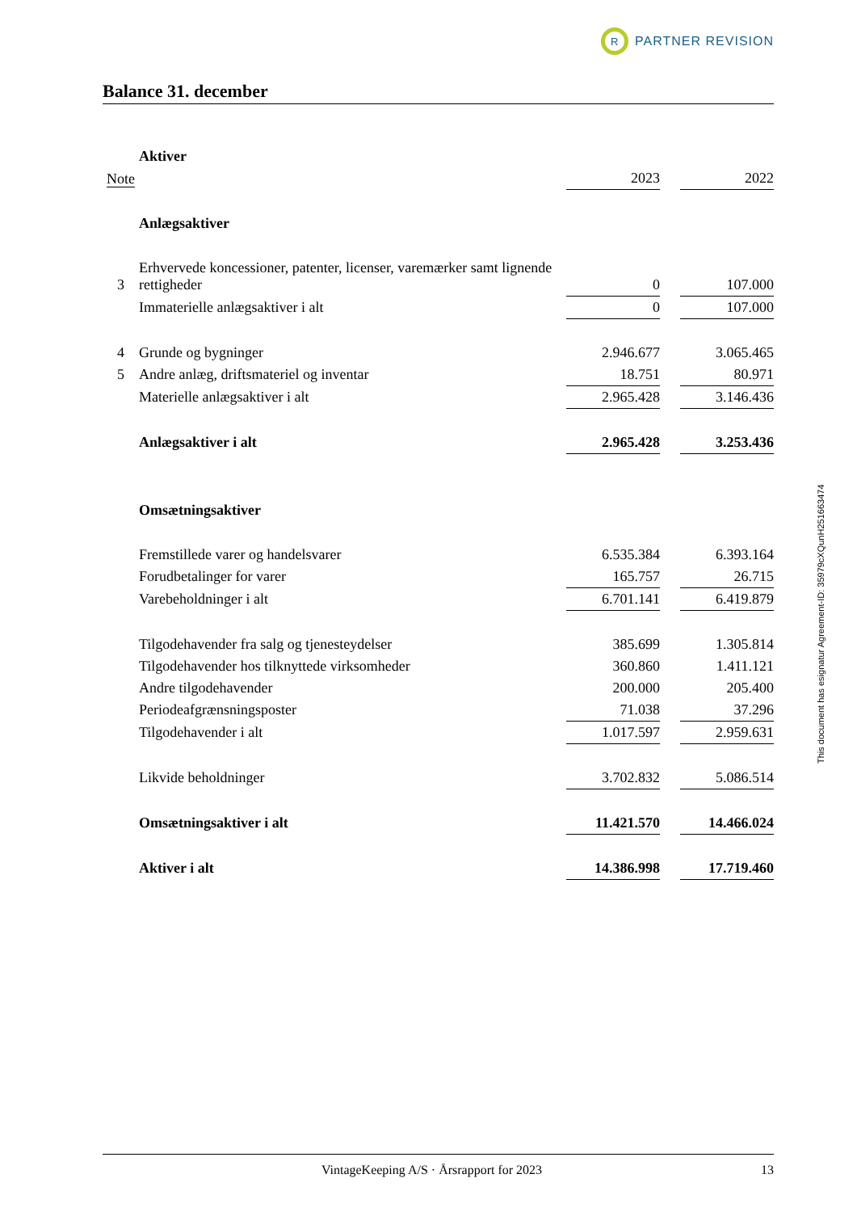R
PARTNER REVISION
Balance 31. december
| | Aktiver | | | |
| Note | | 2023 | | 2022 |
| | Anlægsaktiver | | | |
| 3 | Erhvervede koncessioner, patenter, licenser, varemærker samt lignende rettigheder | 0 | | 107.000 |
| | Immaterielle anlægsaktiver i alt | 0 | | 107.000 |
| 4 | Grunde og bygninger | 2.946.677 | | 3.065.465 |
| 5 | Andre anlæg, driftsmateriel og inventar | 18.751 | | 80.971 |
| | Materielle anlægsaktiver i alt | 2.965.428 | | 3.146.436 |
| | Anlægsaktiver i alt | 2.965.428 | | 3.253.436 |
| | Omsætningsaktiver | | | |
| | Fremstillede varer og handelsvarer | 6.535.384 | | 6.393.164 |
| | Forudbetalinger for varer | 165.757 | | 26.715 |
| | Varebeholdninger i alt | 6.701.141 | | 6.419.879 |
| | Tilgodehavender fra salg og tjenesteydelser | 385.699 | | 1.305.814 |
| | Tilgodehavender hos tilknyttede virksomheder | 360.860 | | 1.411.121 |
| | Andre tilgodehavender | 200.000 | | 205.400 |
| | Periodeafgrænsningsposter | 71.038 | | 37.296 |
| | Tilgodehavender i alt | 1.017.597 | | 2.959.631 |
| | Likvide beholdninger | 3.702.832 | | 5.086.514 |
| | Omsætningsaktiver i alt | 11.421.570 | | 14.466.024 |
| | Aktiver i alt | 14.386.998 | | 17.719.460 |
This document has esignatur Agreement-ID: 35979cXQunH251663474
VintageKeeping A/S · Årsrapport for 2023 13